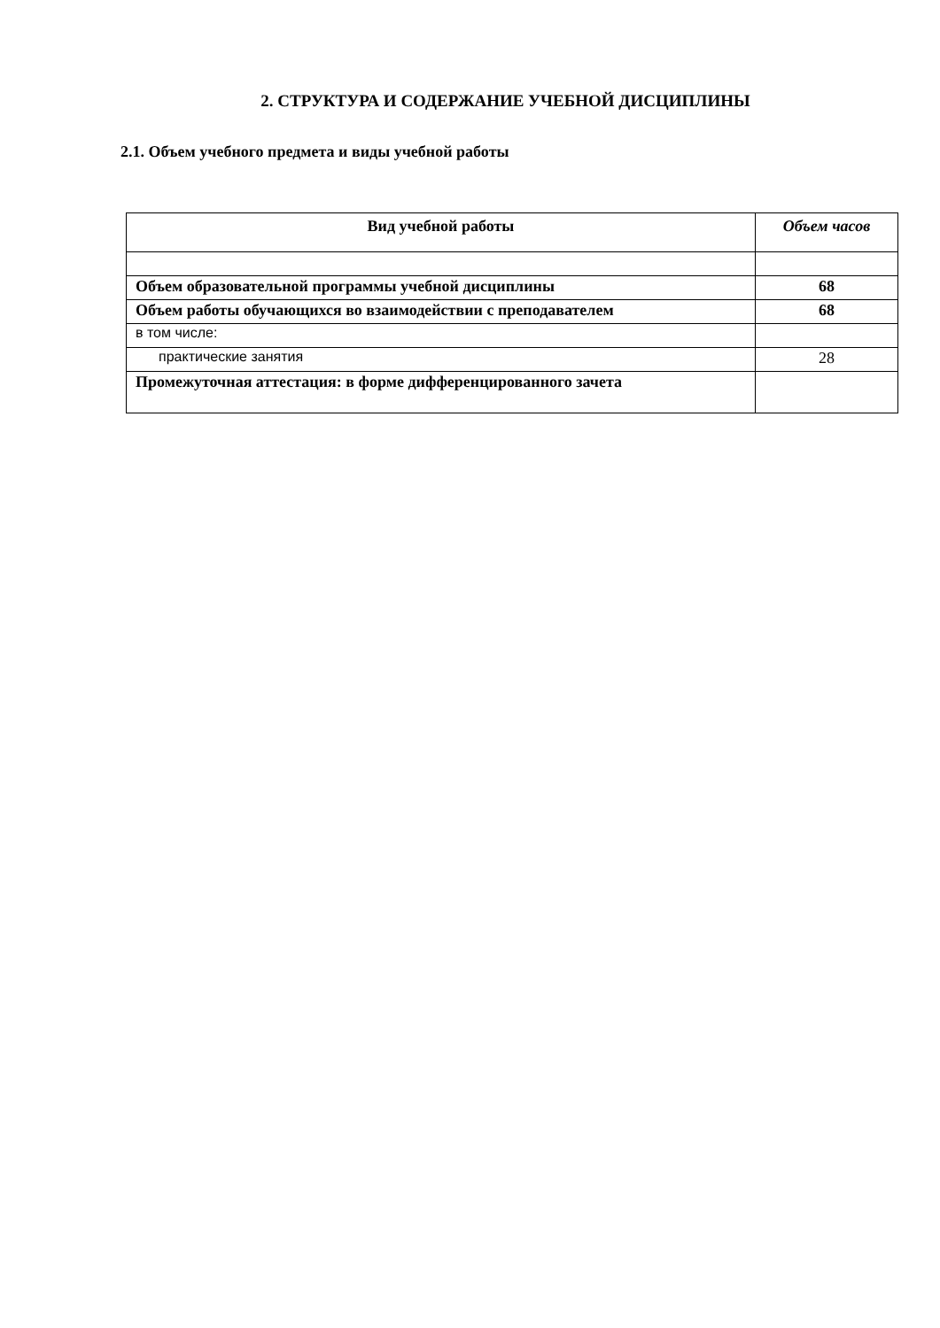2. СТРУКТУРА И СОДЕРЖАНИЕ УЧЕБНОЙ ДИСЦИПЛИНЫ
2.1. Объем учебного предмета и виды учебной работы
| Вид учебной работы | Объем часов |
| --- | --- |
| Объем образовательной программы учебной дисциплины | 68 |
| Объем работы обучающихся во взаимодействии с преподавателем | 68 |
| в том числе: | |
| практические занятия | 28 |
| Промежуточная аттестация: в форме дифференцированного зачета | |